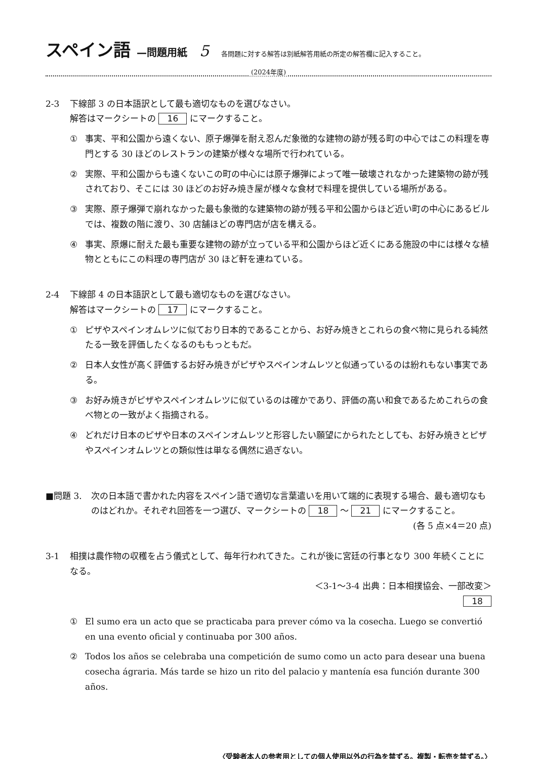スペイン語 —問題用紙 5 各問題に対する解答は別紙解答用紙の所定の解答欄に記入すること。
(2024年度)
2-3 下線部 3 の日本語訳として最も適切なものを選びなさい。
解答はマークシートの 16 にマークすること。
① 事実、平和公園から遠くない、原子爆弾を耐え忍んだ象徴的な建物の跡が残る町の中心ではこの料理を専門とする 30 ほどのレストランの建築が様々な場所で行われている。
② 実際、平和公園からも遠くないこの町の中心には原子爆弾によって唯一破壊されなかった建築物の跡が残されており、そこには 30 ほどのお好み焼き屋が様々な食材で料理を提供している場所がある。
③ 実際、原子爆弾で崩れなかった最も象徴的な建築物の跡が残る平和公園からほど近い町の中心にあるビルでは、複数の階に渡り、30 店舗ほどの専門店が店を構える。
④ 事実、原爆に耐えた最も重要な建物の跡が立っている平和公園からほど近くにある施設の中には様々な植物とともにこの料理の専門店が 30 ほど軒を連ねている。
2-4 下線部 4 の日本語訳として最も適切なものを選びなさい。
解答はマークシートの 17 にマークすること。
① ピザやスペインオムレツに似ており日本的であることから、お好み焼きとこれらの食べ物に見られる純然たる一致を評価したくなるのももっともだ。
② 日本人女性が高く評価するお好み焼きがピザやスペインオムレツと似通っているのは紛れもない事実である。
③ お好み焼きがピザやスペインオムレツに似ているのは確かであり、評価の高い和食であるためこれらの食べ物との一致がよく指摘される。
④ どれだけ日本のピザや日本のスペインオムレツと形容したい願望にかられたとしても、お好み焼きとピザやスペインオムレツとの類似性は単なる偶然に過ぎない。
■問題 3. 次の日本語で書かれた内容をスペイン語で適切な言葉遣いを用いて端的に表現する場合、最も適切なものはどれか。それぞれ回答を一つ選び、マークシートの 18 ～ 21 にマークすること。 (各 5 点×4＝20 点)
3-1 相撲は農作物の収穫を占う儀式として、毎年行われてきた。これが後に宮廷の行事となり 300 年続くことになる。
＜3-1～3-4 出典：日本相撲協会、一部改変＞
18
① El sumo era un acto que se practicaba para prever cómo va la cosecha. Luego se convertió en una evento oficial y continuaba por 300 años.
② Todos los años se celebraba una competición de sumo como un acto para desear una buena cosecha ágraria. Más tarde se hizo un rito del palacio y mantenía esa función durante 300 años.
〈受験者本人の参考用としての個人使用以外の行為を禁ずる。複製・転売を禁ずる。〉